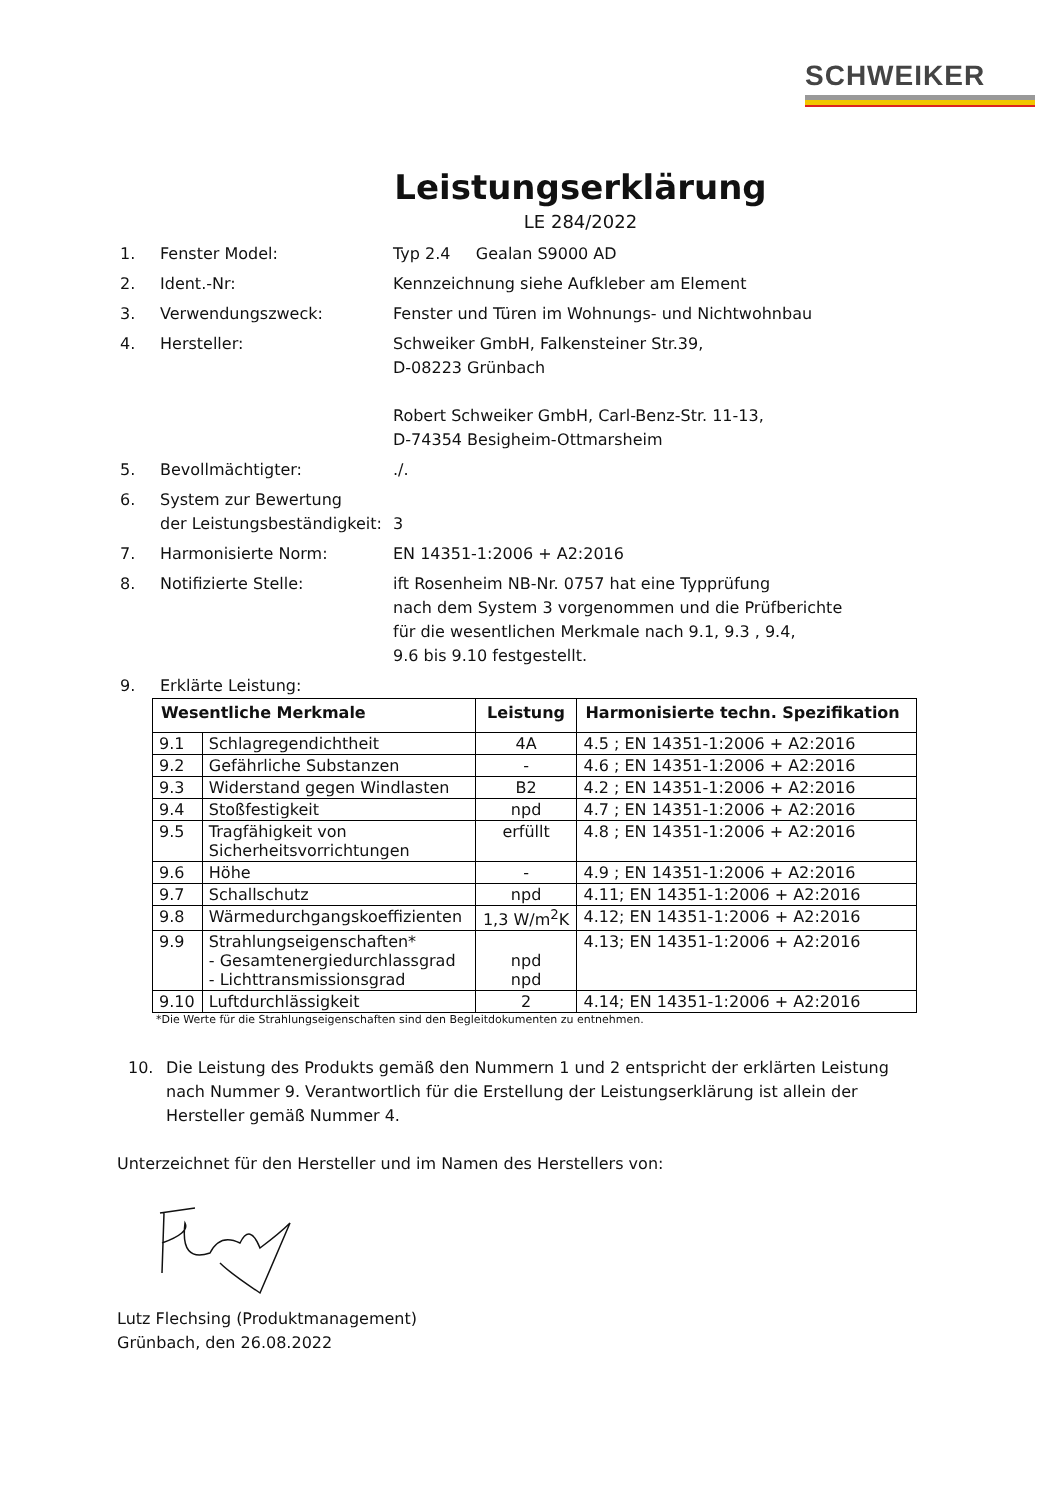SCHWEIKER
Leistungserklärung
LE 284/2022
1. Fenster Model: Typ 2.4 Gealan S9000 AD
2. Ident.-Nr: Kennzeichnung siehe Aufkleber am Element
3. Verwendungszweck: Fenster und Türen im Wohnungs- und Nichtwohnbau
4. Hersteller: Schweiker GmbH, Falkensteiner Str.39,
D-08223 Grünbach
Robert Schweiker GmbH, Carl-Benz-Str. 11-13,
D-74354 Besigheim-Ottmarsheim
5. Bevollmächtigter: ./.
6. System zur Bewertung
der Leistungsbeständigkeit:
3
7. Harmonisierte Norm: EN 14351-1:2006 + A2:2016
8. Notifizierte Stelle: ift Rosenheim NB-Nr. 0757 hat eine Typprüfung
nach dem System 3 vorgenommen und die Prüfberichte
für die wesentlichen Merkmale nach 9.1, 9.3 , 9.4,
9.6 bis 9.10 festgestellt.
9. Erklärte Leistung:
| Wesentliche Merkmale | | Leistung | Harmonisierte techn. Spezifikation |
| --- | --- | --- | --- |
| 9.1 | Schlagregendichtheit | 4A | 4.5 ; EN 14351-1:2006 + A2:2016 |
| 9.2 | Gefährliche Substanzen | - | 4.6 ; EN 14351-1:2006 + A2:2016 |
| 9.3 | Widerstand gegen Windlasten | B2 | 4.2 ; EN 14351-1:2006 + A2:2016 |
| 9.4 | Stoßfestigkeit | npd | 4.7 ; EN 14351-1:2006 + A2:2016 |
| 9.5 | Tragfähigkeit von Sicherheitsvorrichtungen | erfüllt | 4.8 ; EN 14351-1:2006 + A2:2016 |
| 9.6 | Höhe | - | 4.9 ; EN 14351-1:2006 + A2:2016 |
| 9.7 | Schallschutz | npd | 4.11; EN 14351-1:2006 + A2:2016 |
| 9.8 | Wärmedurchgangskoeffizienten | 1,3 W/m<sup>2</sup>K | 4.12; EN 14351-1:2006 + A2:2016 |
| 9.9 | Strahlungseigenschaften* - Gesamtenergiedurchlassgrad - Lichttransmissionsgrad | npd npd | 4.13; EN 14351-1:2006 + A2:2016 |
| 9.10 | Luftdurchlässigkeit | 2 | 4.14; EN 14351-1:2006 + A2:2016 |
*Die Werte für die Strahlungseigenschaften sind den Begleitdokumenten zu entnehmen.
10. Die Leistung des Produkts gemäß den Nummern 1 und 2 entspricht der erklärten Leistung nach Nummer 9. Verantwortlich für die Erstellung der Leistungserklärung ist allein der Hersteller gemäß Nummer 4.
Unterzeichnet für den Hersteller und im Namen des Herstellers von:
Lutz Flechsing (Produktmanagement)
Grünbach, den 26.08.2022